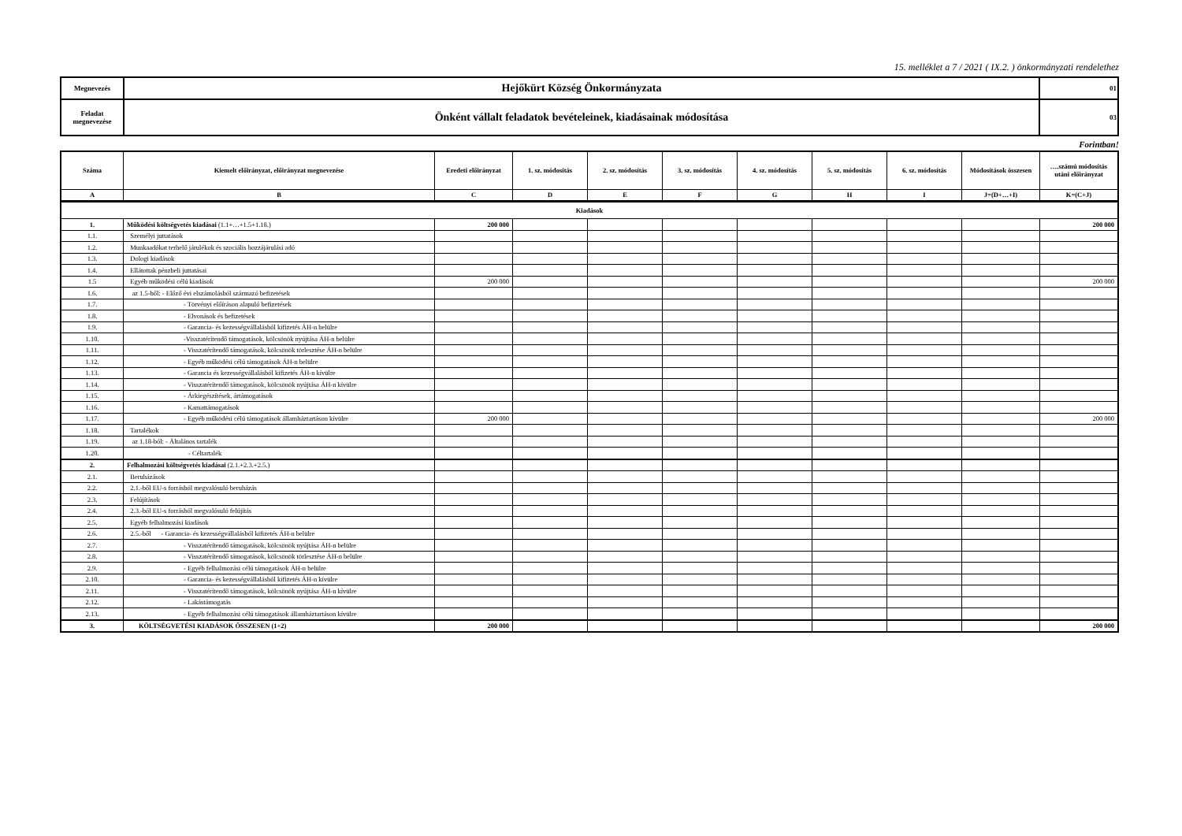15. melléklet a 7 / 2021 ( IX.2. ) önkormányzati rendelethez
| Megnevezés | Hejőkürt Község Önkormányzata | 01 |
| Feladat megnevezése | Önként vállalt feladatok bevételeinek, kiadásainak módosítása | 03 |
Forintban!
| Száma | Kiemelt előirányzat, előirányzat megnevezése | Eredeti előirányzat | 1. sz. módosítás | 2. sz. módosítás | 3. sz. módosítás | 4. sz. módosítás | 5. sz. módosítás | 6. sz. módosítás | Módosítások összesen | ….számú módosítás utáni előirányzat |
| --- | --- | --- | --- | --- | --- | --- | --- | --- | --- | --- |
| A | B | C | D | E | F | G | H | I | J=(D+…+I) | K=(C+J) |
| Kiadások | | | | | | | | | | |
| 1. | Működési költségvetés kiadásai (1.1+…+1.5+1.18.) | 200 000 | | | | | | | | 200 000 |
| 1.1. | Személyi juttatások | | | | | | | | | |
| 1.2. | Munkaadókat terhelő járulékok és szociális hozzájárulási adó | | | | | | | | | |
| 1.3. | Dologi kiadások | | | | | | | | | |
| 1.4. | Ellátottak pénzbeli juttatásai | | | | | | | | | |
| 1.5 | Egyéb működési célú kiadások | 200 000 | | | | | | | | 200 000 |
| 1.6. | az 1.5-ből: - Előző évi elszámolásból származó befizetések | | | | | | | | | |
| 1.7. | - Törvényi előíráson alapuló befizetések | | | | | | | | | |
| 1.8. | - Elvonások és befizetések | | | | | | | | | |
| 1.9. | - Garancia- és kezességvállalásból kifizetés ÁH-n belülre | | | | | | | | | |
| 1.10. | -Visszatérítendő támogatások, kölcsönök nyújtása ÁH-n belülre | | | | | | | | | |
| 1.11. | - Visszatérítendő támogatások, kölcsönök törlesztése ÁH-n belülre | | | | | | | | | |
| 1.12. | - Egyéb működési célú támogatások ÁH-n belülre | | | | | | | | | |
| 1.13. | - Garancia és kezességvállalásból kifizetés ÁH-n kívülre | | | | | | | | | |
| 1.14. | - Visszatérítendő támogatások, kölcsönök nyújtása ÁH-n kívülre | | | | | | | | | |
| 1.15. | - Árkiegészítések, ártámogatások | | | | | | | | | |
| 1.16. | - Kamattámogatások | | | | | | | | | |
| 1.17. | - Egyéb működési célú támogatások államháztartáson kívülre | 200 000 | | | | | | | | 200 000 |
| 1.18. | Tartalékok | | | | | | | | | |
| 1.19. | az 1.18-ból: - Általános tartalék | | | | | | | | | |
| 1.20. | - Céltartalék | | | | | | | | | |
| 2. | Felhalmozási költségvetés kiadásai (2.1.+2.3.+2.5.) | | | | | | | | | |
| 2.1. | Beruházások | | | | | | | | | |
| 2.2. | 2.1.-ből EU-s forrásból megvalósuló beruházás | | | | | | | | | |
| 2.3. | Felújítások | | | | | | | | | |
| 2.4. | 2.3.-ból EU-s forrásból megvalósuló felújítás | | | | | | | | | |
| 2.5. | Egyéb felhalmozási kiadások | | | | | | | | | |
| 2.6. | 2.5.-ből - Garancia- és kezességvállalásból kifizetés ÁH-n belülre | | | | | | | | | |
| 2.7. | - Visszatérítendő támogatások, kölcsönök nyújtása ÁH-n belülre | | | | | | | | | |
| 2.8. | - Visszatérítendő támogatások, kölcsönök törlesztése ÁH-n belülre | | | | | | | | | |
| 2.9. | - Egyéb felhalmozási célú támogatások ÁH-n belülre | | | | | | | | | |
| 2.10. | - Garancia- és kezességvállalásból kifizetés ÁH-n kívülre | | | | | | | | | |
| 2.11. | - Visszatérítendő támogatások, kölcsönök nyújtása ÁH-n kívülre | | | | | | | | | |
| 2.12. | - Lakástámogatás | | | | | | | | | |
| 2.13. | - Egyéb felhalmozási célú támogatások államháztartáson kívülre | | | | | | | | | |
| 3. | KÖLTSÉGVETÉSI KIADÁSOK ÖSSZESEN (1+2) | 200 000 | | | | | | | | 200 000 |